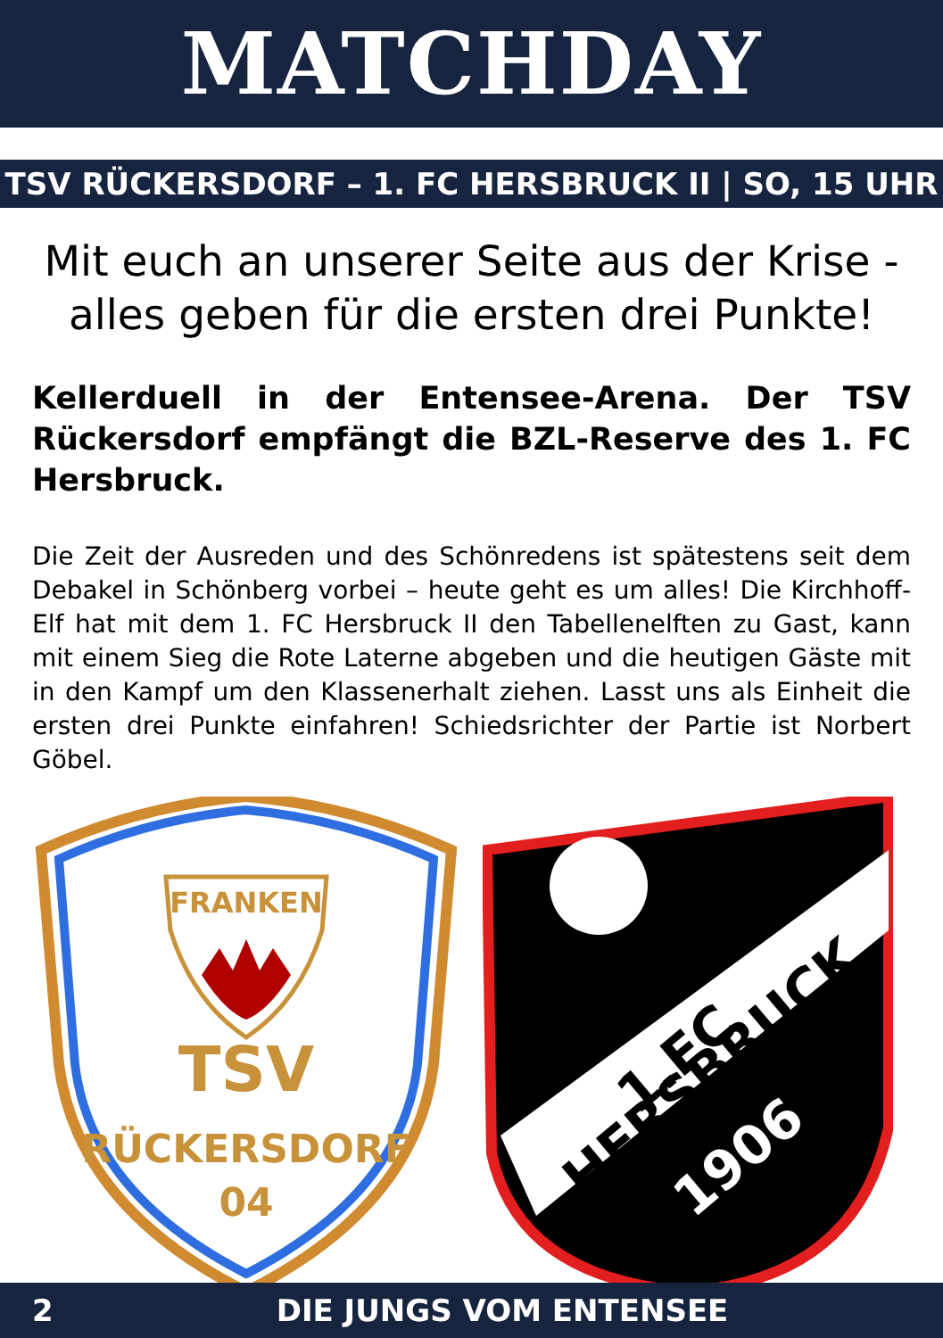MATCHDAY
TSV RÜCKERSDORF – 1. FC HERSBRUCK II | SO, 15 UHR
Mit euch an unserer Seite aus der Krise - alles geben für die ersten drei Punkte!
Kellerduell in der Entensee-Arena. Der TSV Rückersdorf empfängt die BZL-Reserve des 1. FC Hersbruck.
Die Zeit der Ausreden und des Schönredens ist spätestens seit dem Debakel in Schönberg vorbei – heute geht es um alles! Die Kirchhoff-Elf hat mit dem 1. FC Hersbruck II den Tabellenelften zu Gast, kann mit einem Sieg die Rote Laterne abgeben und die heutigen Gäste mit in den Kampf um den Klassenerhalt ziehen. Lasst uns als Einheit die ersten drei Punkte einfahren! Schiedsrichter der Partie ist Norbert Göbel.
FRANKEN
TSV
RÜCKERSDORF
04
1.FC
HERSBRUCK
1906
2 DIE JUNGS VOM ENTENSEE